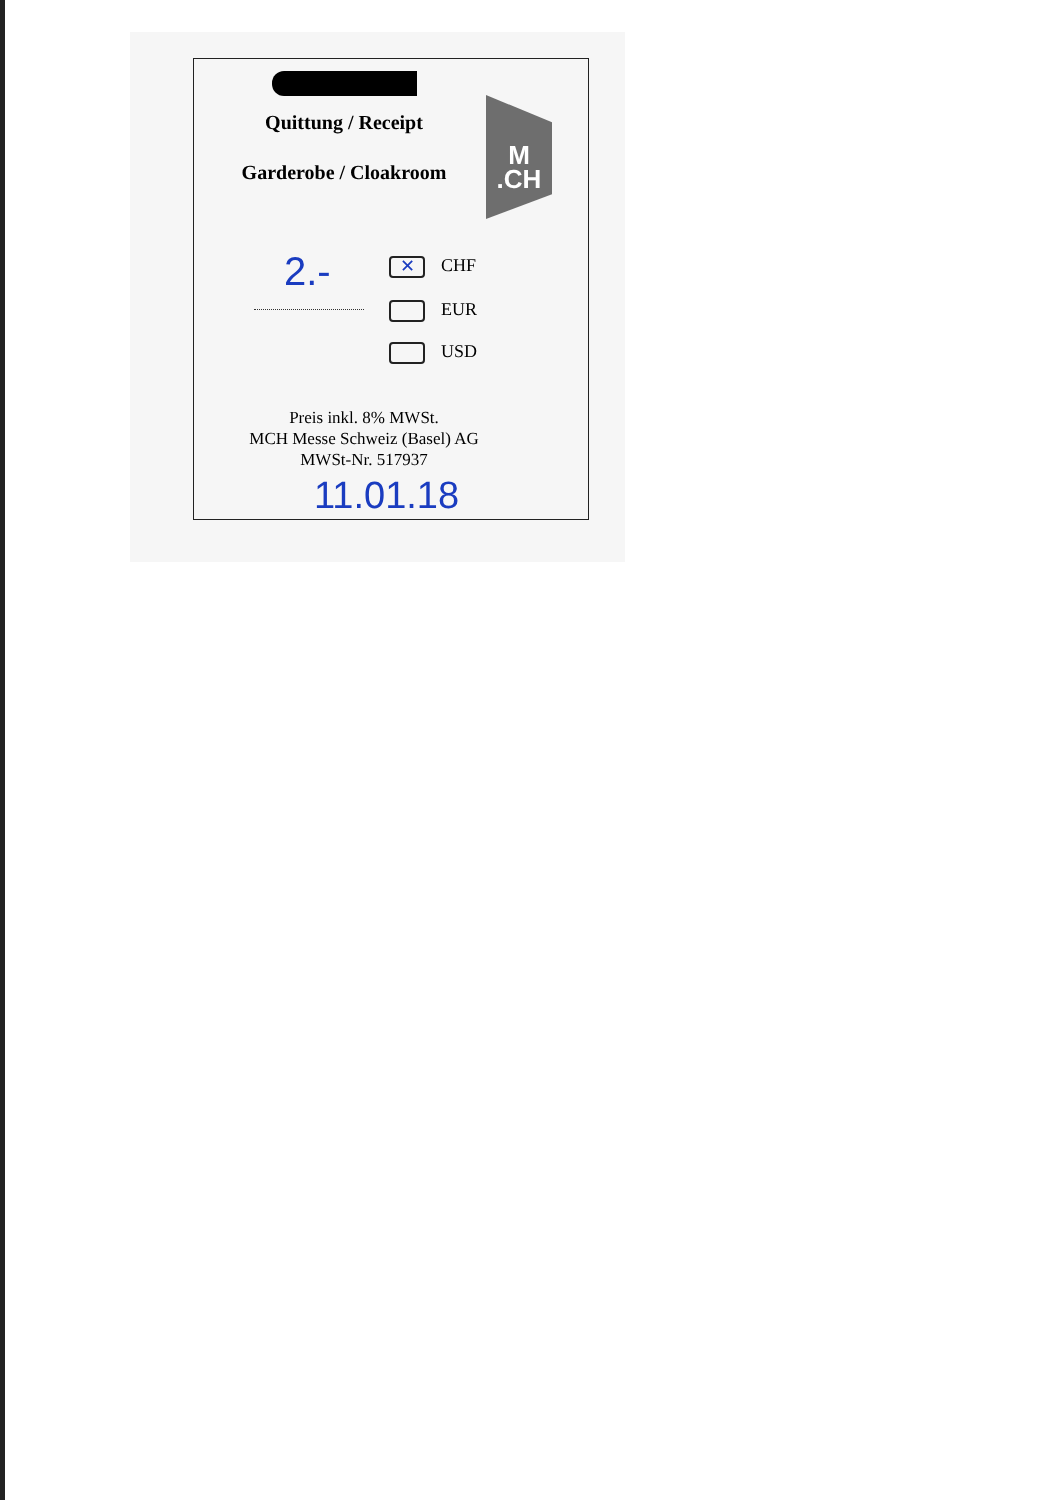Quittung / Receipt
Garderobe / Cloakroom
M
.CH
2.- ✕ CHF
EUR
USD
Preis inkl. 8% MWSt.
MCH Messe Schweiz (Basel) AG
MWSt-Nr. 517937
11.01.18